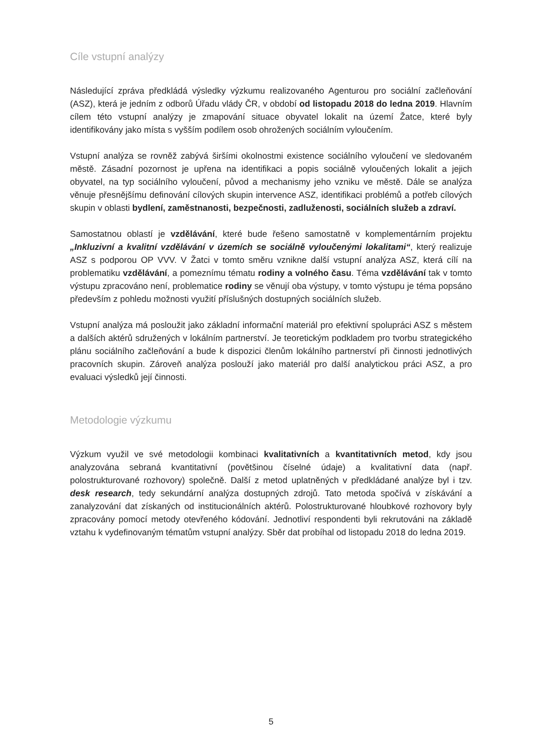Cíle vstupní analýzy
Následující zpráva předkládá výsledky výzkumu realizovaného Agenturou pro sociální začleňování (ASZ), která je jedním z odborů Úřadu vlády ČR, v období od listopadu 2018 do ledna 2019. Hlavním cílem této vstupní analýzy je zmapování situace obyvatel lokalit na území Žatce, které byly identifikovány jako místa s vyšším podílem osob ohrožených sociálním vyloučením.
Vstupní analýza se rovněž zabývá širšími okolnostmi existence sociálního vyloučení ve sledovaném městě. Zásadní pozornost je upřena na identifikaci a popis sociálně vyloučených lokalit a jejich obyvatel, na typ sociálního vyloučení, původ a mechanismy jeho vzniku ve městě. Dále se analýza věnuje přesnějšímu definování cílových skupin intervence ASZ, identifikaci problémů a potřeb cílových skupin v oblasti bydlení, zaměstnanosti, bezpečnosti, zadluženosti, sociálních služeb a zdraví.
Samostatnou oblastí je vzdělávání, které bude řešeno samostatně v komplementárním projektu „Inkluzivní a kvalitní vzdělávání v územích se sociálně vyloučenými lokalitami“, který realizuje ASZ s podporou OP VVV. V Žatci v tomto směru vznikne další vstupní analýza ASZ, která cílí na problematiku vzdělávání, a pomeznímu tématu rodiny a volného času. Téma vzdělávání tak v tomto výstupu zpracováno není, problematice rodiny se věnují oba výstupy, v tomto výstupu je téma popsáno především z pohledu možnosti využití příslušných dostupných sociálních služeb.
Vstupní analýza má posloužit jako základní informační materiál pro efektivní spolupráci ASZ s městem a dalších aktérů sdružených v lokálním partnerství. Je teoretickým podkladem pro tvorbu strategického plánu sociálního začleňování a bude k dispozici členům lokálního partnerství při činnosti jednotlivých pracovních skupin. Zároveň analýza poslouží jako materiál pro další analytickou práci ASZ, a pro evaluaci výsledků její činnosti.
Metodologie výzkumu
Výzkum využil ve své metodologii kombinaci kvalitativních a kvantitativních metod, kdy jsou analyzována sebraná kvantitativní (povětšinou číselné údaje) a kvalitativní data (např. polostrukturované rozhovory) společně. Další z metod uplatněných v předkládané analýze byl i tzv. desk research, tedy sekundární analýza dostupných zdrojů. Tato metoda spočívá v získávání a zanalyzování dat získaných od institucionálních aktérů. Polostrukturované hloubkové rozhovory byly zpracovány pomocí metody otevřeného kódování. Jednotliví respondenti byli rekrutováni na základě vztahu k vydefinovaným tématům vstupní analýzy. Sběr dat probíhal od listopadu 2018 do ledna 2019.
5